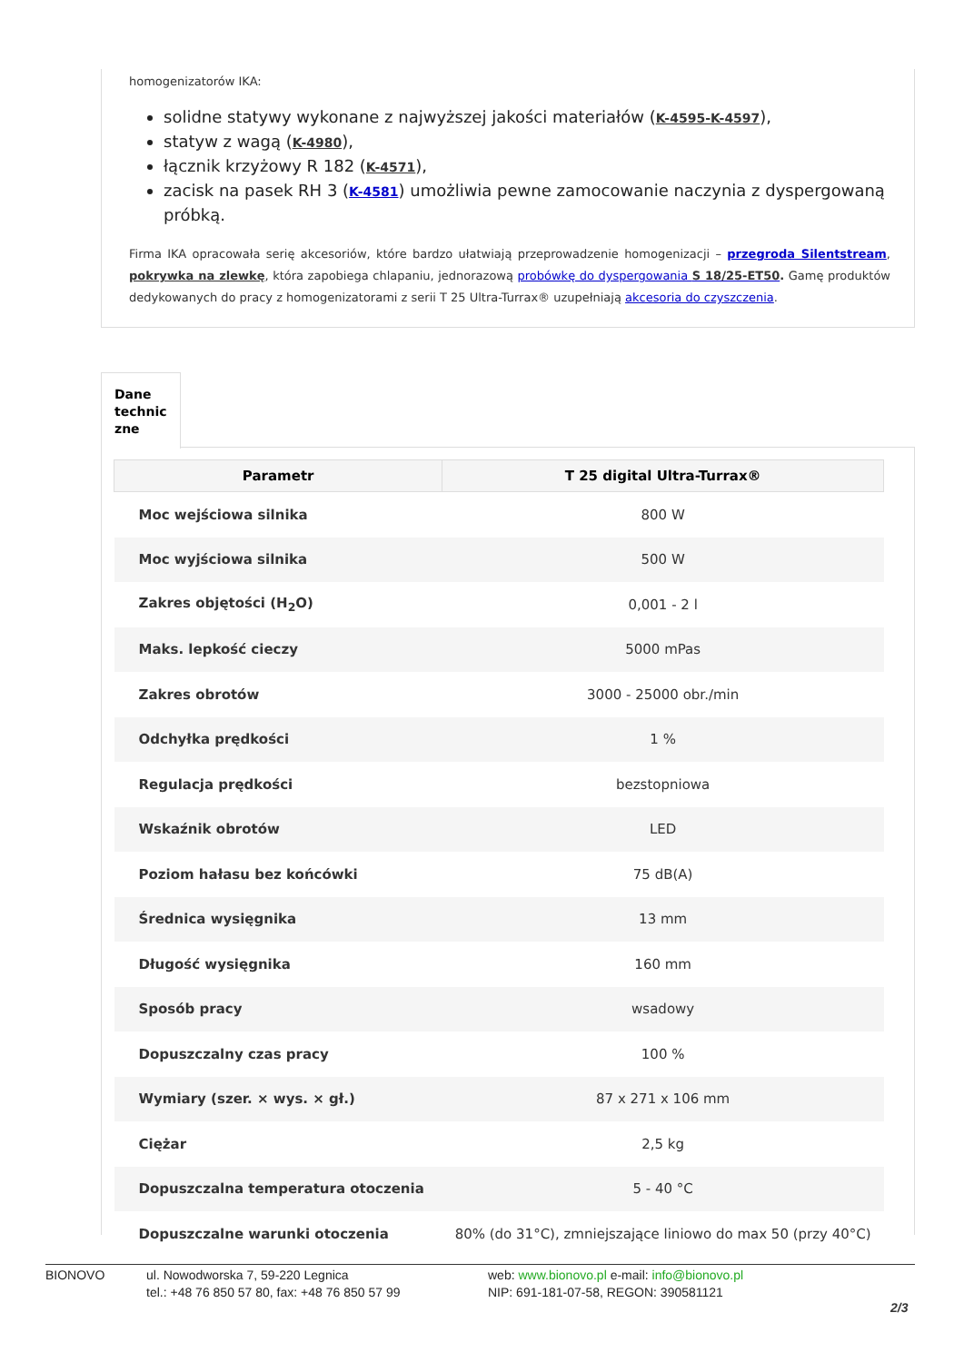homogenizatorów IKA:
solidne statywy wykonane z najwyższej jakości materiałów (K-4595-K-4597),
statyw z wagą (K-4980),
łącznik krzyżowy R 182 (K-4571),
zacisk na pasek RH 3 (K-4581) umożliwia pewne zamocowanie naczynia z dyspergowaną próbką.
Firma IKA opracowała serię akcesoriów, które bardzo ułatwiają przeprowadzenie homogenizacji – przegroda Silentstream, pokrywka na zlewkę, która zapobiega chlapaniu, jednorazową probówkę do dyspergowania S 18/25-ET50. Gamę produktów dedykowanych do pracy z homogenizatorami z serii T 25 Ultra-Turrax® uzupełniają akcesoria do czyszczenia.
Dane technic zne
| Parametr | T 25 digital Ultra-Turrax® |
| --- | --- |
| Moc wejściowa silnika | 800 W |
| Moc wyjściowa silnika | 500 W |
| Zakres objętości (H<sub>2</sub>O) | 0,001 - 2 l |
| Maks. lepkość cieczy | 5000 mPas |
| Zakres obrotów | 3000 - 25000 obr./min |
| Odchyłka prędkości | 1 % |
| Regulacja prędkości | bezstopniowa |
| Wskaźnik obrotów | LED |
| Poziom hałasu bez końcówki | 75 dB(A) |
| Średnica wysięgnika | 13 mm |
| Długość wysięgnika | 160 mm |
| Sposób pracy | wsadowy |
| Dopuszczalny czas pracy | 100 % |
| Wymiary (szer. × wys. × gł.) | 87 x 271 x 106 mm |
| Ciężar | 2,5 kg |
| Dopuszczalna temperatura otoczenia | 5 - 40 °C |
| Dopuszczalne warunki otoczenia | 80% (do 31°C), zmniejszające liniowo do max 50 (przy 40°C) |
BIONOVO ul. Nowodworska 7, 59-220 Legnica
tel.: +48 76 850 57 80, fax: +48 76 850 57 99
web: www.bionovo.pl e-mail: info@bionovo.pl
NIP: 691-181-07-58, REGON: 390581121
2/3